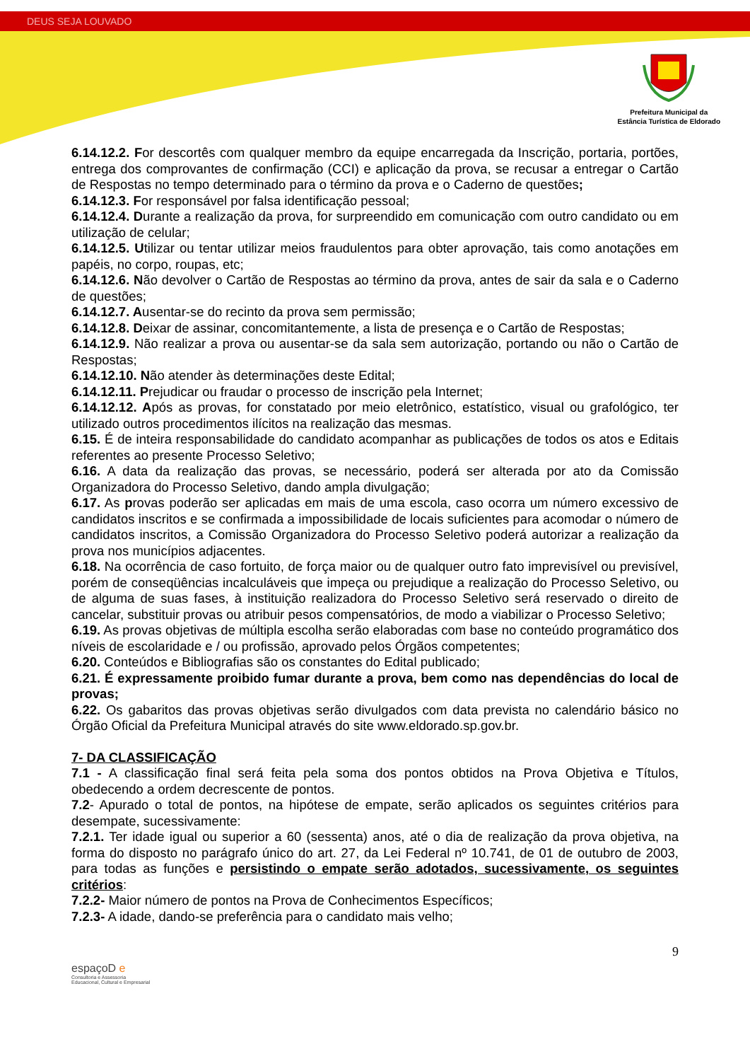DEUS SEJA LOUVADO
Prefeitura Municipal da
Estância Turística de Eldorado
6.14.12.2. For descortês com qualquer membro da equipe encarregada da Inscrição, portaria, portões, entrega dos comprovantes de confirmação (CCI) e aplicação da prova, se recusar a entregar o Cartão de Respostas no tempo determinado para o término da prova e o Caderno de questões;
6.14.12.3. For responsável por falsa identificação pessoal;
6.14.12.4. Durante a realização da prova, for surpreendido em comunicação com outro candidato ou em utilização de celular;
6.14.12.5. Utilizar ou tentar utilizar meios fraudulentos para obter aprovação, tais como anotações em papéis, no corpo, roupas, etc;
6.14.12.6. Não devolver o Cartão de Respostas ao término da prova, antes de sair da sala e o Caderno de questões;
6.14.12.7. Ausentar-se do recinto da prova sem permissão;
6.14.12.8. Deixar de assinar, concomitantemente, a lista de presença e o Cartão de Respostas;
6.14.12.9. Não realizar a prova ou ausentar-se da sala sem autorização, portando ou não o Cartão de Respostas;
6.14.12.10. Não atender às determinações deste Edital;
6.14.12.11. Prejudicar ou fraudar o processo de inscrição pela Internet;
6.14.12.12. Após as provas, for constatado por meio eletrônico, estatístico, visual ou grafológico, ter utilizado outros procedimentos ilícitos na realização das mesmas.
6.15. É de inteira responsabilidade do candidato acompanhar as publicações de todos os atos e Editais referentes ao presente Processo Seletivo;
6.16. A data da realização das provas, se necessário, poderá ser alterada por ato da Comissão Organizadora do Processo Seletivo, dando ampla divulgação;
6.17. As provas poderão ser aplicadas em mais de uma escola, caso ocorra um número excessivo de candidatos inscritos e se confirmada a impossibilidade de locais suficientes para acomodar o número de candidatos inscritos, a Comissão Organizadora do Processo Seletivo poderá autorizar a realização da prova nos municípios adjacentes.
6.18. Na ocorrência de caso fortuito, de força maior ou de qualquer outro fato imprevisível ou previsível, porém de conseqüências incalculáveis que impeça ou prejudique a realização do Processo Seletivo, ou de alguma de suas fases, à instituição realizadora do Processo Seletivo será reservado o direito de cancelar, substituir provas ou atribuir pesos compensatórios, de modo a viabilizar o Processo Seletivo;
6.19. As provas objetivas de múltipla escolha serão elaboradas com base no conteúdo programático dos níveis de escolaridade e / ou profissão, aprovado pelos Órgãos competentes;
6.20. Conteúdos e Bibliografias são os constantes do Edital publicado;
6.21. É expressamente proibido fumar durante a prova, bem como nas dependências do local de provas;
6.22. Os gabaritos das provas objetivas serão divulgados com data prevista no calendário básico no Órgão Oficial da Prefeitura Municipal através do site www.eldorado.sp.gov.br.
7- DA CLASSIFICAÇÃO
7.1 - A classificação final será feita pela soma dos pontos obtidos na Prova Objetiva e Títulos, obedecendo a ordem decrescente de pontos.
7.2- Apurado o total de pontos, na hipótese de empate, serão aplicados os seguintes critérios para desempate, sucessivamente:
7.2.1. Ter idade igual ou superior a 60 (sessenta) anos, até o dia de realização da prova objetiva, na forma do disposto no parágrafo único do art. 27, da Lei Federal nº 10.741, de 01 de outubro de 2003, para todas as funções e persistindo o empate serão adotados, sucessivamente, os seguintes critérios:
7.2.2- Maior número de pontos na Prova de Conhecimentos Específicos;
7.2.3- A idade, dando-se preferência para o candidato mais velho;
9
espaçoD e
Consultoria e Assessoria
Educacional, Cultural e Empresarial